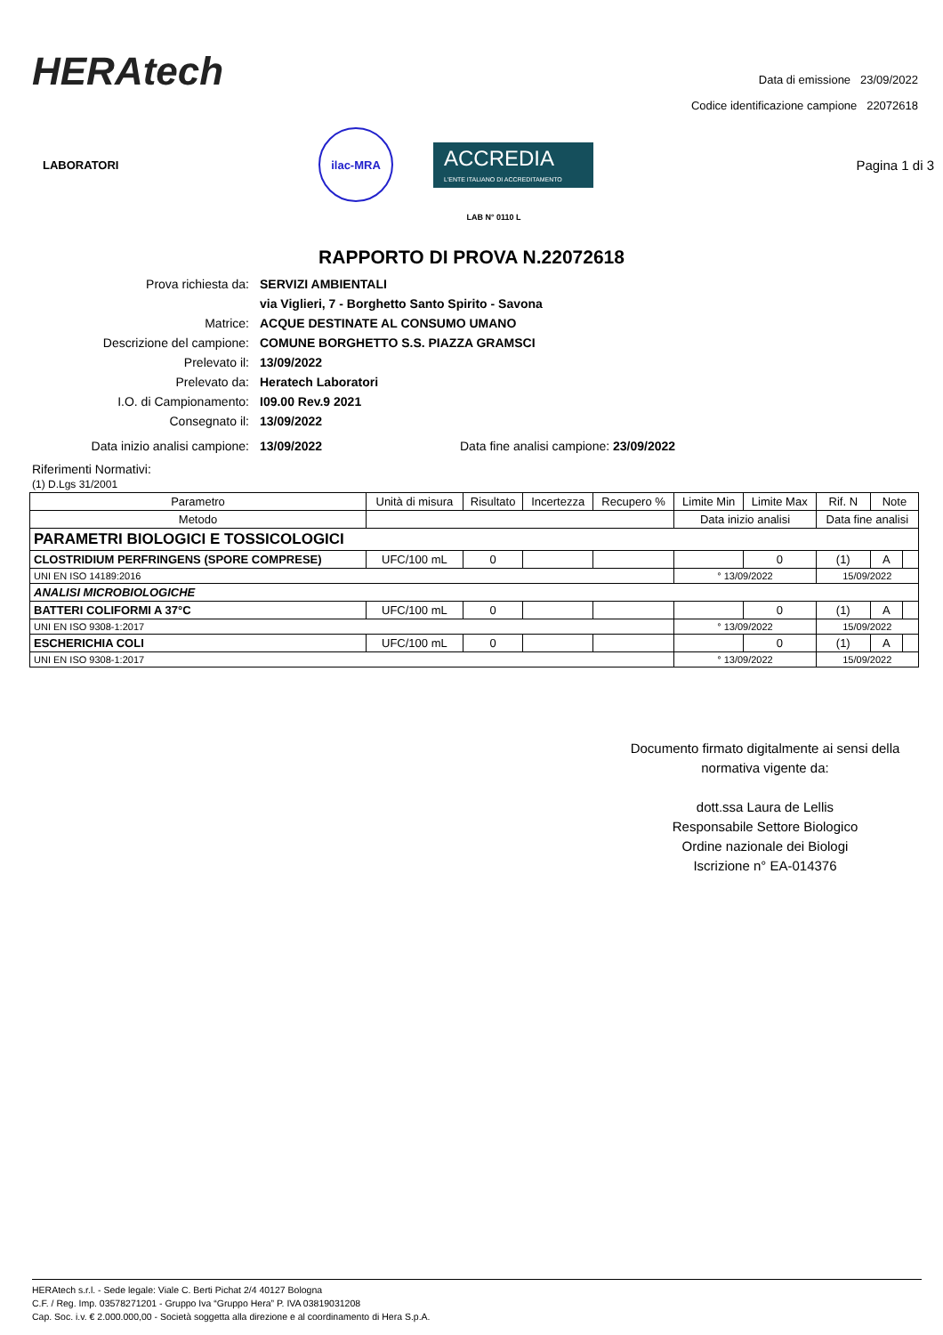HERAtech
Data di emissione 23/09/2022
Codice identificazione campione 22072618
LABORATORI
ilac-MRA
ACCREDIA
L'ENTE ITALIANO DI ACCREDITAMENTO
Pagina 1 di 3
LAB N° 0110 L
RAPPORTO DI PROVA N.22072618
Prova richiesta da:
SERVIZI AMBIENTALI
via Viglieri, 7 - Borghetto Santo Spirito - Savona
Matrice:
ACQUE DESTINATE AL CONSUMO UMANO
Descrizione del campione:
COMUNE BORGHETTO S.S. PIAZZA GRAMSCI
Prelevato il:
13/09/2022
Prelevato da:
Heratech Laboratori
I.O. di Campionamento:
I09.00 Rev.9 2021
Consegnato il:
13/09/2022
Data inizio analisi campione: 13/09/2022 Data fine analisi campione: 23/09/2022
Riferimenti Normativi:
(1) D.Lgs 31/2001
| Parametro | Unità di misura | Risultato | Incertezza | Recupero % | Limite Min | Limite Max | Rif. N | Note | |
| --- | --- | --- | --- | --- | --- | --- | --- | --- | --- |
| Metodo | | | | | Data inizio analisi | | Data fine analisi | | |
| PARAMETRI BIOLOGICI E TOSSICOLOGICI | | | | | | | | | |
| CLOSTRIDIUM PERFRINGENS (SPORE COMPRESE) | UFC/100 mL | 0 | | | | 0 | (1) | A | |
| UNI EN ISO 14189:2016 | | | | | ° 13/09/2022 | | 15/09/2022 | | |
| ANALISI MICROBIOLOGICHE | | | | | | | | | |
| BATTERI COLIFORMI A 37°C | UFC/100 mL | 0 | | | | 0 | (1) | A | |
| UNI EN ISO 9308-1:2017 | | | | | ° 13/09/2022 | | 15/09/2022 | | |
| ESCHERICHIA COLI | UFC/100 mL | 0 | | | | 0 | (1) | A | |
| UNI EN ISO 9308-1:2017 | | | | | ° 13/09/2022 | | 15/09/2022 | | |
Documento firmato digitalmente ai sensi della normativa vigente da:
dott.ssa Laura de Lellis
Responsabile Settore Biologico
Ordine nazionale dei Biologi
Iscrizione n° EA-014376
HERAtech s.r.l. - Sede legale: Viale C. Berti Pichat 2/4 40127 Bologna
C.F. / Reg. Imp. 03578271201 - Gruppo Iva “Gruppo Hera” P. IVA 03819031208
Cap. Soc. i.v. € 2.000.000,00 - Società soggetta alla direzione e al coordinamento di Hera S.p.A.